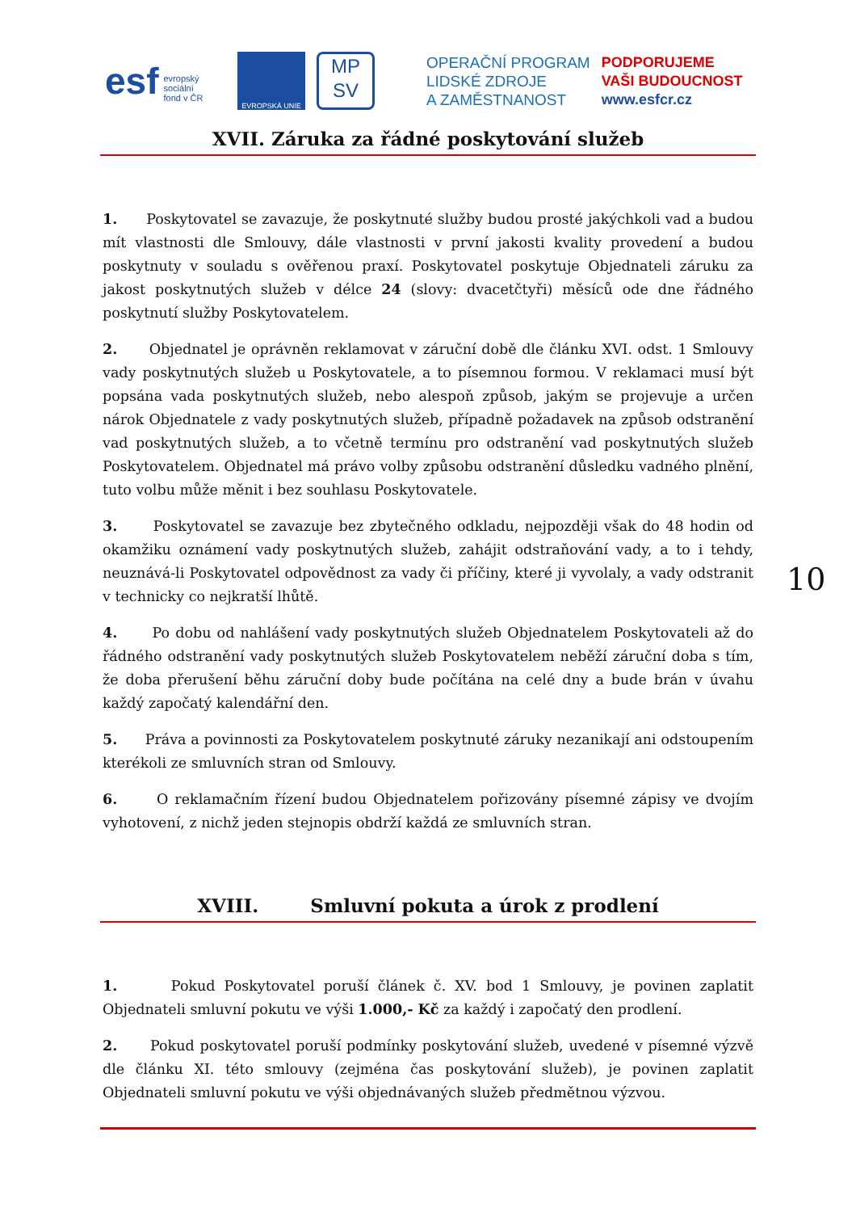esf evropský
sociální
fond v ČR
EVROPSKÁ UNIE
MP
SV
OPERAČNÍ PROGRAM
LIDSKÉ ZDROJE
A ZAMĚSTNANOST
PODPORUJEME
VAŠI BUDOUCNOST
www.esfcr.cz
XVII. Záruka za řádné poskytování služeb
1. Poskytovatel se zavazuje, že poskytnuté služby budou prosté jakýchkoli vad a budou mít vlastnosti dle Smlouvy, dále vlastnosti v první jakosti kvality provedení a budou poskytnuty v souladu s ověřenou praxí. Poskytovatel poskytuje Objednateli záruku za jakost poskytnutých služeb v délce 24 (slovy: dvacetčtyři) měsíců ode dne řádného poskytnutí služby Poskytovatelem.
2. Objednatel je oprávněn reklamovat v záruční době dle článku XVI. odst. 1 Smlouvy vady poskytnutých služeb u Poskytovatele, a to písemnou formou. V reklamaci musí být popsána vada poskytnutých služeb, nebo alespoň způsob, jakým se projevuje a určen nárok Objednatele z vady poskytnutých služeb, případně požadavek na způsob odstranění vad poskytnutých služeb, a to včetně termínu pro odstranění vad poskytnutých služeb Poskytovatelem. Objednatel má právo volby způsobu odstranění důsledku vadného plnění, tuto volbu může měnit i bez souhlasu Poskytovatele.
3. Poskytovatel se zavazuje bez zbytečného odkladu, nejpozději však do 48 hodin od okamžiku oznámení vady poskytnutých služeb, zahájit odstraňování vady, a to i tehdy, neuznává-li Poskytovatel odpovědnost za vady či příčiny, které ji vyvolaly, a vady odstranit v technicky co nejkratší lhůtě.
4. Po dobu od nahlášení vady poskytnutých služeb Objednatelem Poskytovateli až do řádného odstranění vady poskytnutých služeb Poskytovatelem neběží záruční doba s tím, že doba přerušení běhu záruční doby bude počítána na celé dny a bude brán v úvahu každý započatý kalendářní den.
5. Práva a povinnosti za Poskytovatelem poskytnuté záruky nezanikají ani odstoupením kterékoli ze smluvních stran od Smlouvy.
6. O reklamačním řízení budou Objednatelem pořizovány písemné zápisy ve dvojím vyhotovení, z nichž jeden stejnopis obdrží každá ze smluvních stran.
XVIII. Smluvní pokuta a úrok z prodlení
1. Pokud Poskytovatel poruší článek č. XV. bod 1 Smlouvy, je povinen zaplatit Objednateli smluvní pokutu ve výši 1.000,- Kč za každý i započatý den prodlení.
2. Pokud poskytovatel poruší podmínky poskytování služeb, uvedené v písemné výzvě dle článku XI. této smlouvy (zejména čas poskytování služeb), je povinen zaplatit Objednateli smluvní pokutu ve výši objednávaných služeb předmětnou výzvou.
10